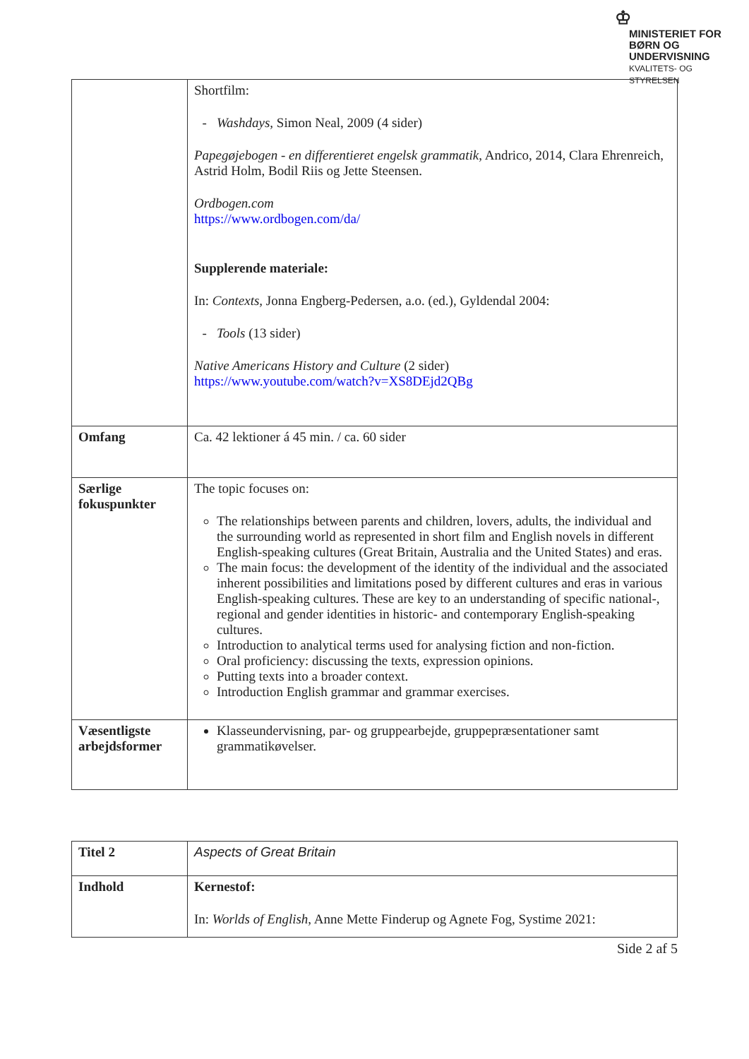♔
MINISTERIET FOR
BØRN OG
UNDERVISNING
KVALITETS- OG
STYRELSEN
| | Shortfilm: Washdays, Simon Neal, 2009 (4 sider) Papegøjebogen - en differentieret engelsk grammatik , Andrico, 2014, Clara Ehrenreich, Astrid Holm, Bodil Riis og Jette Steensen. Ordbogen.com https://www.ordbogen.com/da/ Supplerende materiale: In: Contexts, Jonna Engberg-Pedersen, a.o. (ed.), Gyldendal 2004: Tools (13 sider) Native Americans History and Culture (2 sider) https://www.youtube.com/watch?v=XS8DEjd2QBg |
| Omfang | Ca. 42 lektioner á 45 min. / ca. 60 sider |
| Særlige fokuspunkter | The topic focuses on: The relationships between parents and children, lovers, adults, the individual and the surrounding world as represented in short film and English novels in different English-speaking cultures (Great Britain, Australia and the United States) and eras. The main focus: the development of the identity of the individual and the associated inherent possibilities and limitations posed by different cultures and eras in various English-speaking cultures. These are key to an understanding of specific national-, regional and gender identities in historic- and contemporary English-speaking cultures. Introduction to analytical terms used for analysing fiction and non-fiction. Oral proficiency: discussing the texts, expression opinions. Putting texts into a broader context. Introduction English grammar and grammar exercises. |
| Væsentligste arbejdsformer | Klasseundervisning, par- og gruppearbejde, gruppepræsentationer samt grammatikøvelser. |
| Titel 2 | Aspects of Great Britain |
| Indhold | Kernestof: In: Worlds of English , Anne Mette Finderup og Agnete Fog, Systime 2021: |
Side 2 af 5